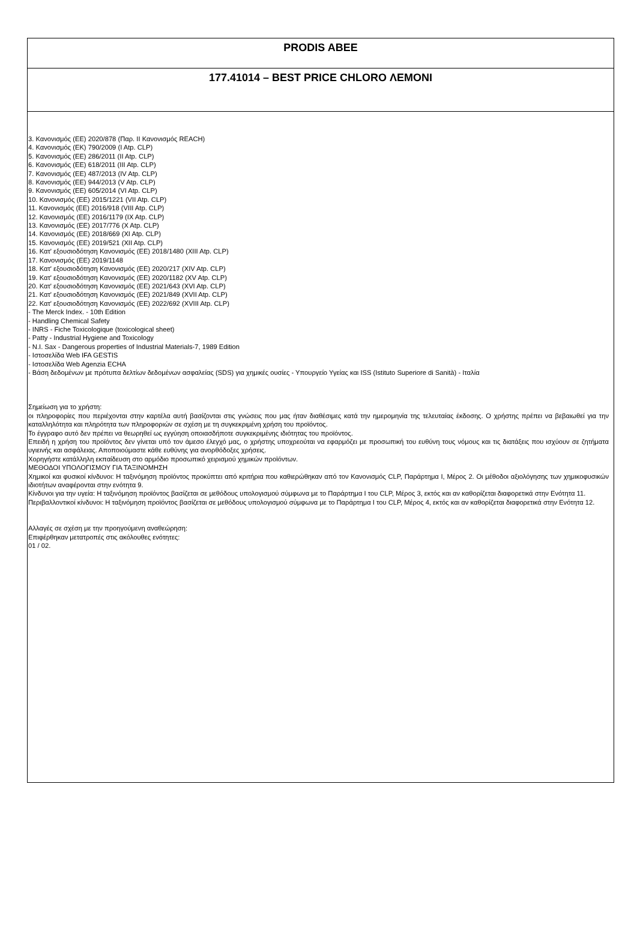PRODIS ABEE
177.41014 – BEST PRICE CHLORO ΛΕΜΟΝΙ
3. Κανονισμός (ΕΕ) 2020/878 (Παρ. II Κανονισμός REACH)
4. Κανονισμός (ΕΚ) 790/2009 (I Atp. CLP)
5. Κανονισμός (ΕΕ) 286/2011 (II Atp. CLP)
6. Κανονισμός (ΕΕ) 618/2011 (III Atp. CLP)
7. Κανονισμός (ΕΕ) 487/2013 (IV Atp. CLP)
8. Κανονισμός (ΕΕ) 944/2013 (V Atp. CLP)
9. Κανονισμός (ΕΕ) 605/2014 (VI Atp. CLP)
10. Κανονισμός (ΕΕ) 2015/1221 (VII Atp. CLP)
11. Κανονισμός (ΕΕ) 2016/918 (VIII Atp. CLP)
12. Κανονισμός (ΕΕ) 2016/1179 (IX Atp. CLP)
13. Κανονισμός (ΕΕ) 2017/776 (X Atp. CLP)
14. Κανονισμός (ΕΕ) 2018/669 (XI Atp. CLP)
15. Κανονισμός (ΕΕ) 2019/521 (XII Atp. CLP)
16. Κατ' εξουσιοδότηση Κανονισμός (ΕΕ) 2018/1480 (XIII Atp. CLP)
17. Κανονισμός (ΕΕ) 2019/1148
18. Κατ' εξουσιοδότηση Κανονισμός (ΕΕ) 2020/217 (XIV Atp. CLP)
19. Κατ' εξουσιοδότηση Κανονισμός (ΕΕ) 2020/1182 (XV Atp. CLP)
20. Κατ' εξουσιοδότηση Κανονισμός (ΕΕ) 2021/643 (XVI Atp. CLP)
21. Κατ' εξουσιοδότηση Κανονισμός (ΕΕ) 2021/849 (XVII Atp. CLP)
22. Κατ' εξουσιοδότηση Κανονισμός (ΕΕ) 2022/692 (XVIII Atp. CLP)
- The Merck Index. - 10th Edition
- Handling Chemical Safety
- INRS - Fiche Toxicologique (toxicological sheet)
- Patty - Industrial Hygiene and Toxicology
- N.I. Sax - Dangerous properties of Industrial Materials-7, 1989 Edition
- Ιστοσελίδα Web IFA GESTIS
- Ιστοσελίδα Web Agenzia ECHA
- Βάση δεδομένων με πρότυπα δελτίων δεδομένων ασφαλείας (SDS) για χημικές ουσίες - Υπουργείο Υγείας και ISS (Istituto Superiore di Sanità) - Ιταλία
Σημείωση για το χρήστη:
οι πληροφορίες που περιέχονται στην καρτέλα αυτή βασίζονται στις γνώσεις που μας ήταν διαθέσιμες κατά την ημερομηνία της τελευταίας έκδοσης. Ο χρήστης πρέπει να βεβαιωθεί για την καταλληλότητα και πληρότητα των πληροφοριών σε σχέση με τη συγκεκριμένη χρήση του προϊόντος.
Το έγγραφο αυτό δεν πρέπει να θεωρηθεί ως εγγύηση οποιασδήποτε συγκεκριμένης ιδιότητας του προϊόντος.
Επειδή η χρήση του προϊόντος δεν γίνεται υπό τον άμεσο έλεγχό μας, ο χρήστης υποχρεούται να εφαρμόζει με προσωπική του ευθύνη τους νόμους και τις διατάξεις που ισχύουν σε ζητήματα υγιεινής και ασφάλειας. Αποποιούμαστε κάθε ευθύνης για ανορθόδοξες χρήσεις.
Χορηγήστε κατάλληλη εκπαίδευση στο αρμόδιο προσωπικό χειρισμού χημικών προϊόντων.
ΜΕΘΟΔΟΙ ΥΠΟΛΟΓΙΣΜΟΥ ΓΙΑ ΤΑΞΙΝΟΜΗΣΗ
Χημικοί και φυσικοί κίνδυνοι: Η ταξινόμηση προϊόντος προκύπτει από κριτήρια που καθιερώθηκαν από τον Κανονισμός CLP, Παράρτημα I, Μέρος 2. Οι μέθοδοι αξιολόγησης των χημικοφυσικών ιδιοτήτων αναφέρονται στην ενότητα 9.
Κίνδυνοι για την υγεία: Η ταξινόμηση προϊόντος βασίζεται σε μεθόδους υπολογισμού σύμφωνα με το Παράρτημα I του CLP, Μέρος 3, εκτός και αν καθορίζεται διαφορετικά στην Ενότητα 11.
Περιβαλλοντικοί κίνδυνοι: Η ταξινόμηση προϊόντος βασίζεται σε μεθόδους υπολογισμού σύμφωνα με το Παράρτημα I του CLP, Μέρος 4, εκτός και αν καθορίζεται διαφορετικά στην Ενότητα 12.
Αλλαγές σε σχέση με την προηγούμενη αναθεώρηση:
Επιφέρθηκαν μετατροπές στις ακόλουθες ενότητες:
01 / 02.